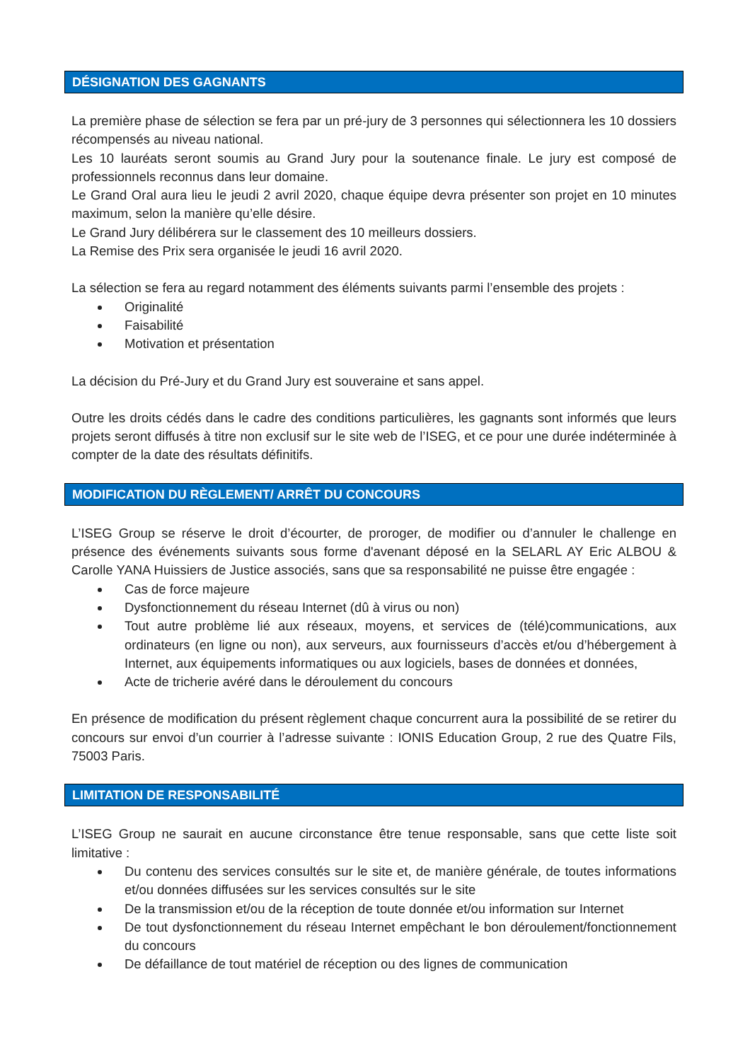DÉSIGNATION DES GAGNANTS
La première phase de sélection se fera par un pré-jury de 3 personnes qui sélectionnera les 10 dossiers récompensés au niveau national.
Les 10 lauréats seront soumis au Grand Jury pour la soutenance finale. Le jury est composé de professionnels reconnus dans leur domaine.
Le Grand Oral aura lieu le jeudi 2 avril 2020, chaque équipe devra présenter son projet en 10 minutes maximum, selon la manière qu’elle désire.
Le Grand Jury délibérera sur le classement des 10 meilleurs dossiers.
La Remise des Prix sera organisée le jeudi 16 avril 2020.
La sélection se fera au regard notamment des éléments suivants parmi l’ensemble des projets :
Originalité
Faisabilité
Motivation et présentation
La décision du Pré-Jury et du Grand Jury est souveraine et sans appel.
Outre les droits cédés dans le cadre des conditions particulières, les gagnants sont informés que leurs projets seront diffusés à titre non exclusif sur le site web de l’ISEG, et ce pour une durée indéterminée à compter de la date des résultats définitifs.
MODIFICATION DU RÈGLEMENT/ ARRÊT DU CONCOURS
L’ISEG Group se réserve le droit d’écourter, de proroger, de modifier ou d’annuler le challenge en présence des événements suivants sous forme d'avenant déposé en la SELARL AY Eric ALBOU & Carolle YANA Huissiers de Justice associés, sans que sa responsabilité ne puisse être engagée :
Cas de force majeure
Dysfonctionnement du réseau Internet (dû à virus ou non)
Tout autre problème lié aux réseaux, moyens, et services de (télé)communications, aux ordinateurs (en ligne ou non), aux serveurs, aux fournisseurs d’accès et/ou d’hébergement à Internet, aux équipements informatiques ou aux logiciels, bases de données et données,
Acte de tricherie avéré dans le déroulement du concours
En présence de modification du présent règlement chaque concurrent aura la possibilité de se retirer du concours sur envoi d’un courrier à l’adresse suivante : IONIS Education Group, 2 rue des Quatre Fils, 75003 Paris.
LIMITATION DE RESPONSABILITÉ
L’ISEG Group ne saurait en aucune circonstance être tenue responsable, sans que cette liste soit limitative :
Du contenu des services consultés sur le site et, de manière générale, de toutes informations et/ou données diffusées sur les services consultés sur le site
De la transmission et/ou de la réception de toute donnée et/ou information sur Internet
De tout dysfonctionnement du réseau Internet empêchant le bon déroulement/fonctionnement du concours
De défaillance de tout matériel de réception ou des lignes de communication